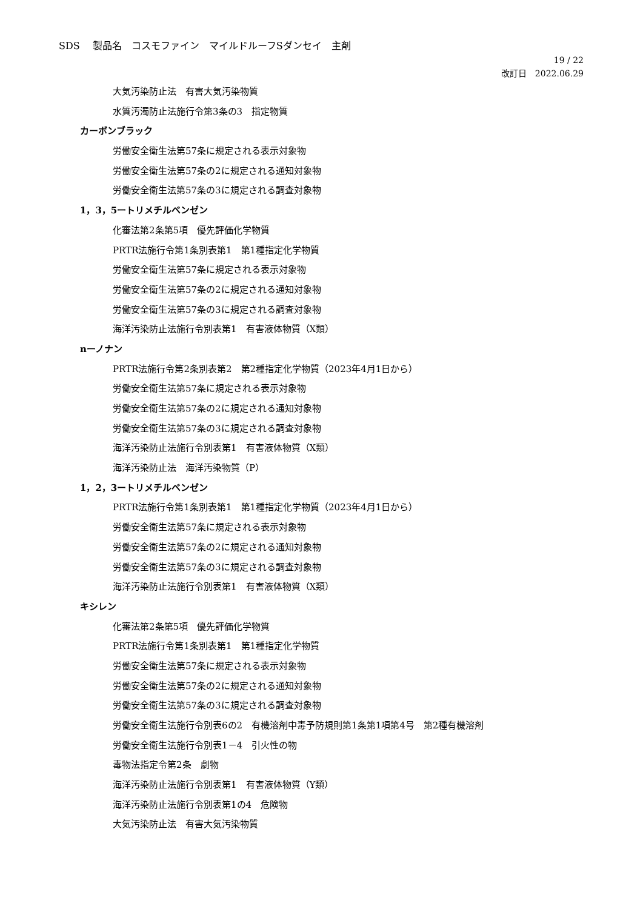SDS　 製品名　コスモファイン　マイルドルーフSダンセイ　主剤
19 / 22
改訂日　2022.06.29
大気汚染防止法　有害大気汚染物質
水質汚濁防止法施行令第3条の3　指定物質
カーボンブラック
労働安全衛生法第57条に規定される表示対象物
労働安全衛生法第57条の2に規定される通知対象物
労働安全衛生法第57条の3に規定される調査対象物
1，3，5ートリメチルベンゼン
化審法第2条第5項　優先評価化学物質
PRTR法施行令第1条別表第1　第1種指定化学物質
労働安全衛生法第57条に規定される表示対象物
労働安全衛生法第57条の2に規定される通知対象物
労働安全衛生法第57条の3に規定される調査対象物
海洋汚染防止法施行令別表第1　有害液体物質（X類）
nーノナン
PRTR法施行令第2条別表第2　第2種指定化学物質（2023年4月1日から）
労働安全衛生法第57条に規定される表示対象物
労働安全衛生法第57条の2に規定される通知対象物
労働安全衛生法第57条の3に規定される調査対象物
海洋汚染防止法施行令別表第1　有害液体物質（X類）
海洋汚染防止法　海洋汚染物質（P）
1，2，3ートリメチルベンゼン
PRTR法施行令第1条別表第1　第1種指定化学物質（2023年4月1日から）
労働安全衛生法第57条に規定される表示対象物
労働安全衛生法第57条の2に規定される通知対象物
労働安全衛生法第57条の3に規定される調査対象物
海洋汚染防止法施行令別表第1　有害液体物質（X類）
キシレン
化審法第2条第5項　優先評価化学物質
PRTR法施行令第1条別表第1　第1種指定化学物質
労働安全衛生法第57条に規定される表示対象物
労働安全衛生法第57条の2に規定される通知対象物
労働安全衛生法第57条の3に規定される調査対象物
労働安全衛生法施行令別表6の2　有機溶剤中毒予防規則第1条第1項第4号　第2種有機溶剤
労働安全衛生法施行令別表1－4　引火性の物
毒物法指定令第2条　劇物
海洋汚染防止法施行令別表第1　有害液体物質（Y類）
海洋汚染防止法施行令別表第1の4　危険物
大気汚染防止法　有害大気汚染物質